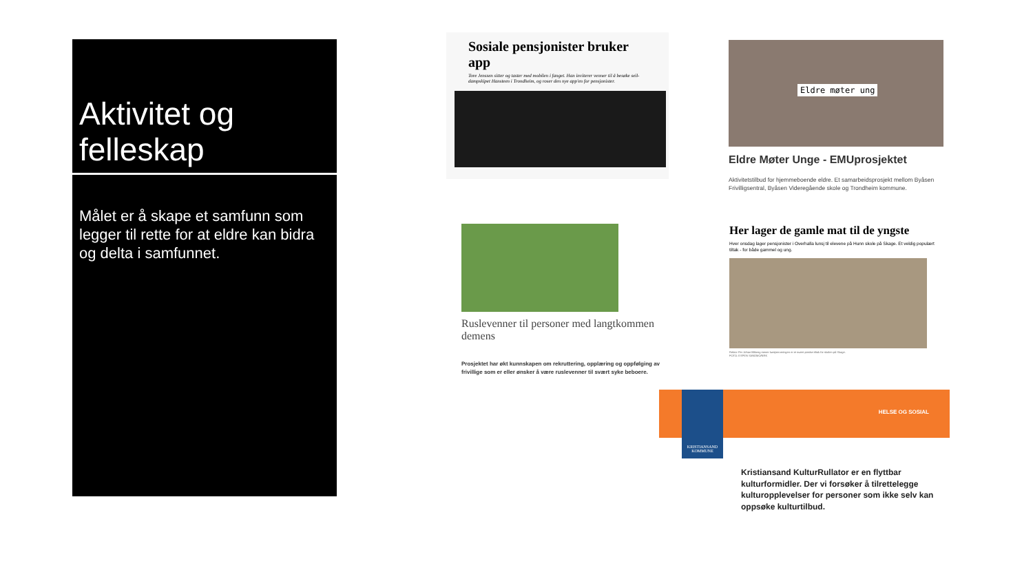Aktivitet og felleskap
Målet er å skape et samfunn som legger til rette for at eldre kan bidra og delta i samfunnet.
Sosiale pensjonister bruker app
Tore Jenssen sitter og taster med mobilen i fanget. Han inviterer venner til å besøke seil-dampskipet Hansteen i Trondheim, og roser den nye app'en for pensjonister.
Eldre møter ung
Eldre Møter Unge - EMUprosjektet
Aktivitetstilbud for hjemmeboende eldre. Et samarbeidsprosjekt mellom Byåsen Frivilligsentral, Byåsen Videregående skole og Trondheim kommune.
Ruslevenner til personer med langtkommen demens
Prosjektet har økt kunnskapen om rekruttering, opplæring og oppfølging av frivillige som er eller ønsker å være ruslevenner til svært syke beboere.
Her lager de gamle mat til de yngste
Hver onsdag lager pensjonister i Overhalla lunsj til elevene på Hunn skole på Skage. Et veldig populært tiltak - for både gammel og ung.
Rektor Per Johan Blikeng mener lunsjserveringen er et svært positivt tiltak for skolen på Skage.
FOTO: ESPEN SANDMO/NRK
KRISTIANSAND KOMMUNE
HELSE OG SOSIAL
Kristiansand KulturRullator er en flyttbar kulturformidler. Der vi forsøker å tilrettelegge kulturopplevelser for personer som ikke selv kan oppsøke kulturtilbud.